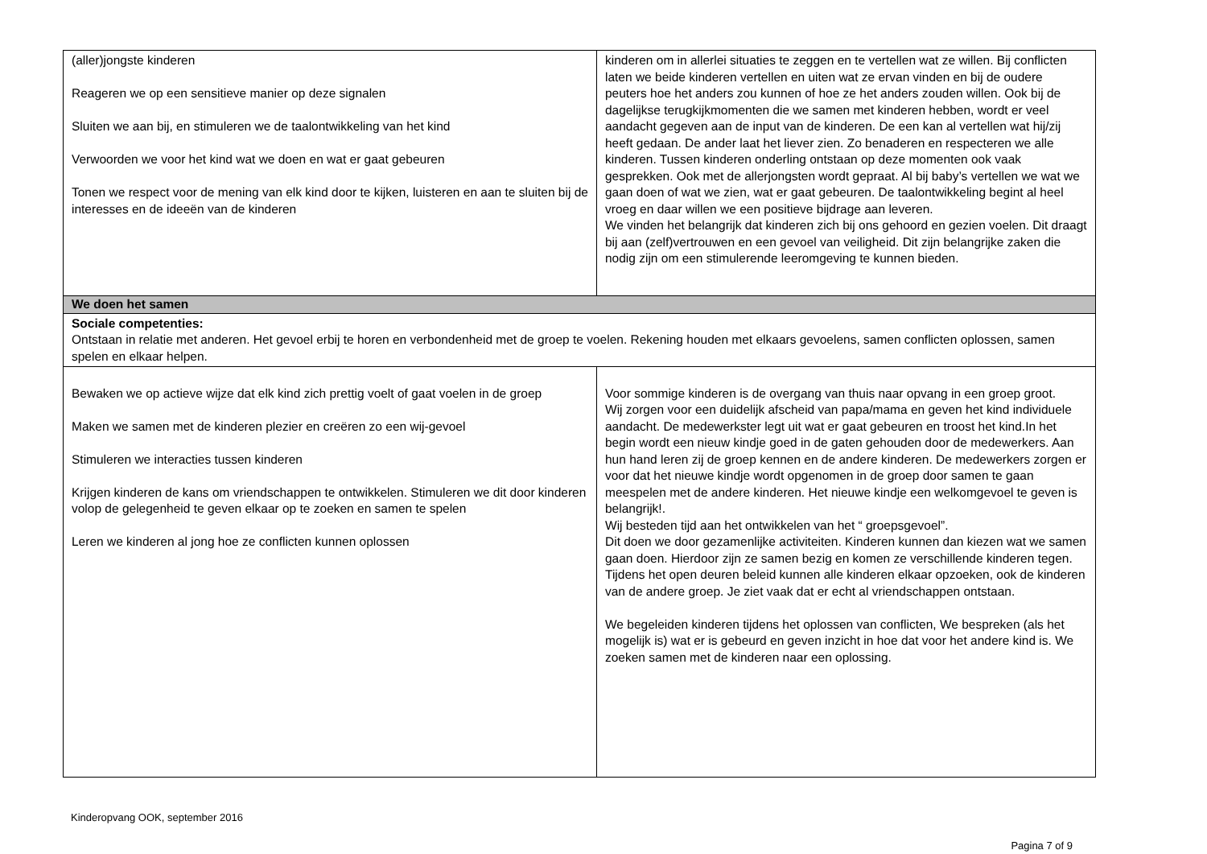| (aller)jongste kinderen Reageren we op een sensitieve manier op deze signalen Sluiten we aan bij, en stimuleren we de taalontwikkeling van het kind Verwoorden we voor het kind wat we doen en wat er gaat gebeuren Tonen we respect voor de mening van elk kind door te kijken, luisteren en aan te sluiten bij de interesses en de ideeën van de kinderen | kinderen om in allerlei situaties te zeggen en te vertellen wat ze willen. Bij conflicten laten we beide kinderen vertellen en uiten wat ze ervan vinden en bij de oudere peuters hoe het anders zou kunnen of hoe ze het anders zouden willen. Ook bij de dagelijkse terugkijkmomenten die we samen met kinderen hebben, wordt er veel aandacht gegeven aan de input van de kinderen. De een kan al vertellen wat hij/zij heeft gedaan. De ander laat het liever zien. Zo benaderen en respecteren we alle kinderen. Tussen kinderen onderling ontstaan op deze momenten ook vaak gesprekken. Ook met de allerjongsten wordt gepraat. Al bij baby’s vertellen we wat we gaan doen of wat we zien, wat er gaat gebeuren. De taalontwikkeling begint al heel vroeg en daar willen we een positieve bijdrage aan leveren. We vinden het belangrijk dat kinderen zich bij ons gehoord en gezien voelen. Dit draagt bij aan (zelf)vertrouwen en een gevoel van veiligheid. Dit zijn belangrijke zaken die nodig zijn om een stimulerende leeromgeving te kunnen bieden. |
| We doen het samen | |
| Sociale competenties: Ontstaan in relatie met anderen. Het gevoel erbij te horen en verbondenheid met de groep te voelen. Rekening houden met elkaars gevoelens, samen conflicten oplossen, samen spelen en elkaar helpen. | |
| Bewaken we op actieve wijze dat elk kind zich prettig voelt of gaat voelen in de groep Maken we samen met de kinderen plezier en creëren zo een wij-gevoel Stimuleren we interacties tussen kinderen Krijgen kinderen de kans om vriendschappen te ontwikkelen. Stimuleren we dit door kinderen volop de gelegenheid te geven elkaar op te zoeken en samen te spelen Leren we kinderen al jong hoe ze conflicten kunnen oplossen | Voor sommige kinderen is de overgang van thuis naar opvang in een groep groot. Wij zorgen voor een duidelijk afscheid van papa/mama en geven het kind individuele aandacht. De medewerkster legt uit wat er gaat gebeuren en troost het kind.In het begin wordt een nieuw kindje goed in de gaten gehouden door de medewerkers. Aan hun hand leren zij de groep kennen en de andere kinderen. De medewerkers zorgen er voor dat het nieuwe kindje wordt opgenomen in de groep door samen te gaan meespelen met de andere kinderen. Het nieuwe kindje een welkomgevoel te geven is belangrijk!. Wij besteden tijd aan het ontwikkelen van het “ groepsgevoel”. Dit doen we door gezamenlijke activiteiten. Kinderen kunnen dan kiezen wat we samen gaan doen. Hierdoor zijn ze samen bezig en komen ze verschillende kinderen tegen. Tijdens het open deuren beleid kunnen alle kinderen elkaar opzoeken, ook de kinderen van de andere groep. Je ziet vaak dat er echt al vriendschappen ontstaan. We begeleiden kinderen tijdens het oplossen van conflicten, We bespreken (als het mogelijk is) wat er is gebeurd en geven inzicht in hoe dat voor het andere kind is. We zoeken samen met de kinderen naar een oplossing. |
Kinderopvang OOK, september 2016
Pagina 7 of 9